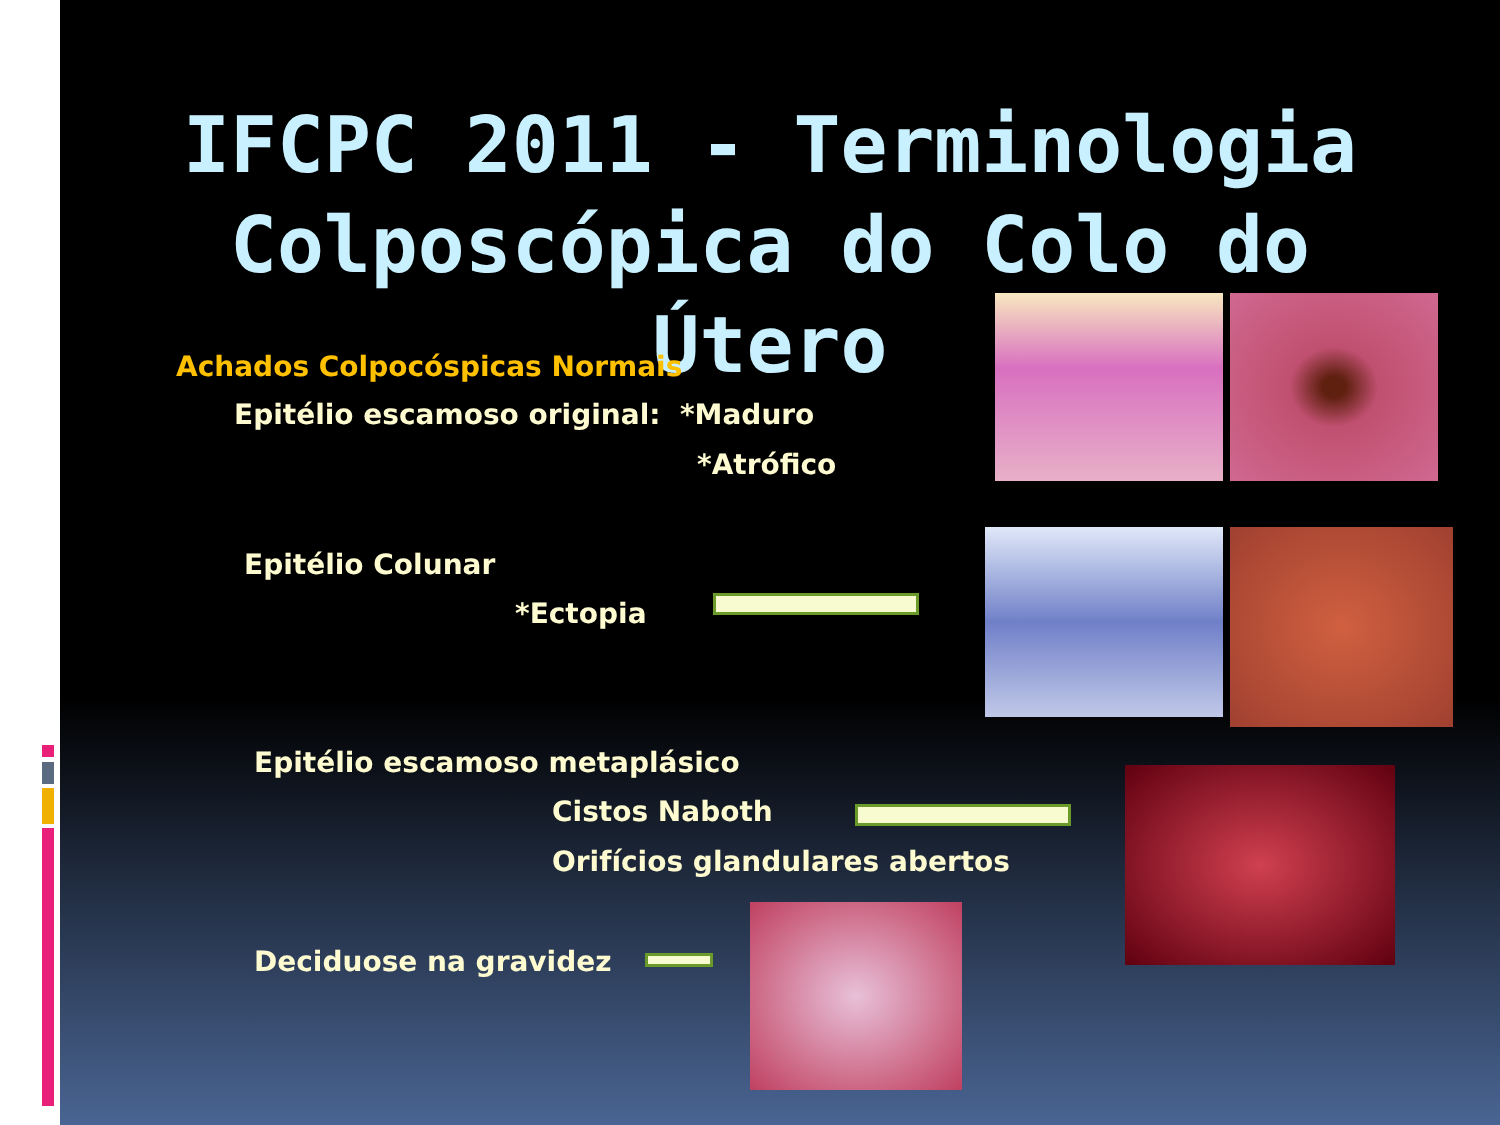IFCPC 2011 - Terminologia Colposcópica do Colo do Útero
Achados Colpocóspicas Normais
Epitélio escamoso original: *Maduro
*Atrófico
Epitélio Colunar
*Ectopia
Epitélio escamoso metaplásico
Cistos Naboth
Orifícios glandulares abertos
Deciduose na gravidez